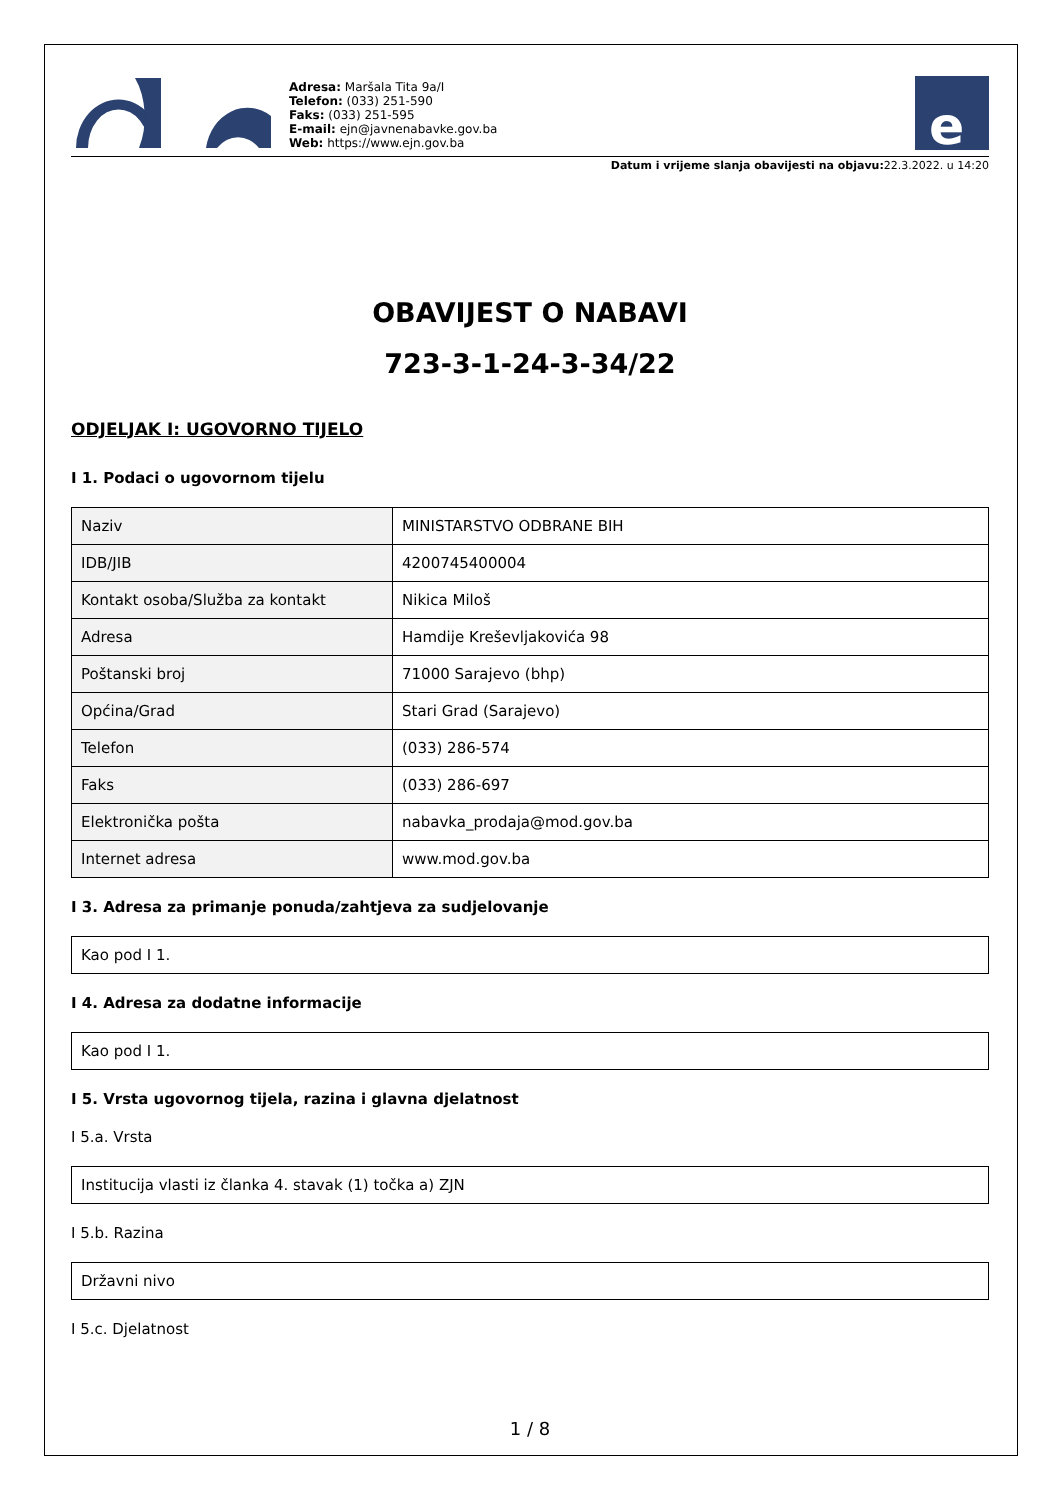Adresa: Maršala Tita 9a/I
Telefon: (033) 251-590
Faks: (033) 251-595
E-mail: ejn@javnenabavke.gov.ba
Web: https://www.ejn.gov.ba
e
Datum i vrijeme slanja obavijesti na objavu: 22.3.2022. u 14:20
OBAVIJEST O NABAVI
723-3-1-24-3-34/22
ODJELJAK I: UGOVORNO TIJELO
I 1. Podaci o ugovornom tijelu
| Naziv | MINISTARSTVO ODBRANE BIH |
| IDB/JIB | 4200745400004 |
| Kontakt osoba/Služba za kontakt | Nikica Miloš |
| Adresa | Hamdije Kreševljakovića 98 |
| Poštanski broj | 71000 Sarajevo (bhp) |
| Općina/Grad | Stari Grad (Sarajevo) |
| Telefon | (033) 286-574 |
| Faks | (033) 286-697 |
| Elektronička pošta | nabavka_prodaja@mod.gov.ba |
| Internet adresa | www.mod.gov.ba |
I 3. Adresa za primanje ponuda/zahtjeva za sudjelovanje
Kao pod I 1.
I 4. Adresa za dodatne informacije
Kao pod I 1.
I 5. Vrsta ugovornog tijela, razina i glavna djelatnost
I 5.a. Vrsta
Institucija vlasti iz članka 4. stavak (1) točka a) ZJN
I 5.b. Razina
Državni nivo
I 5.c. Djelatnost
1 / 8